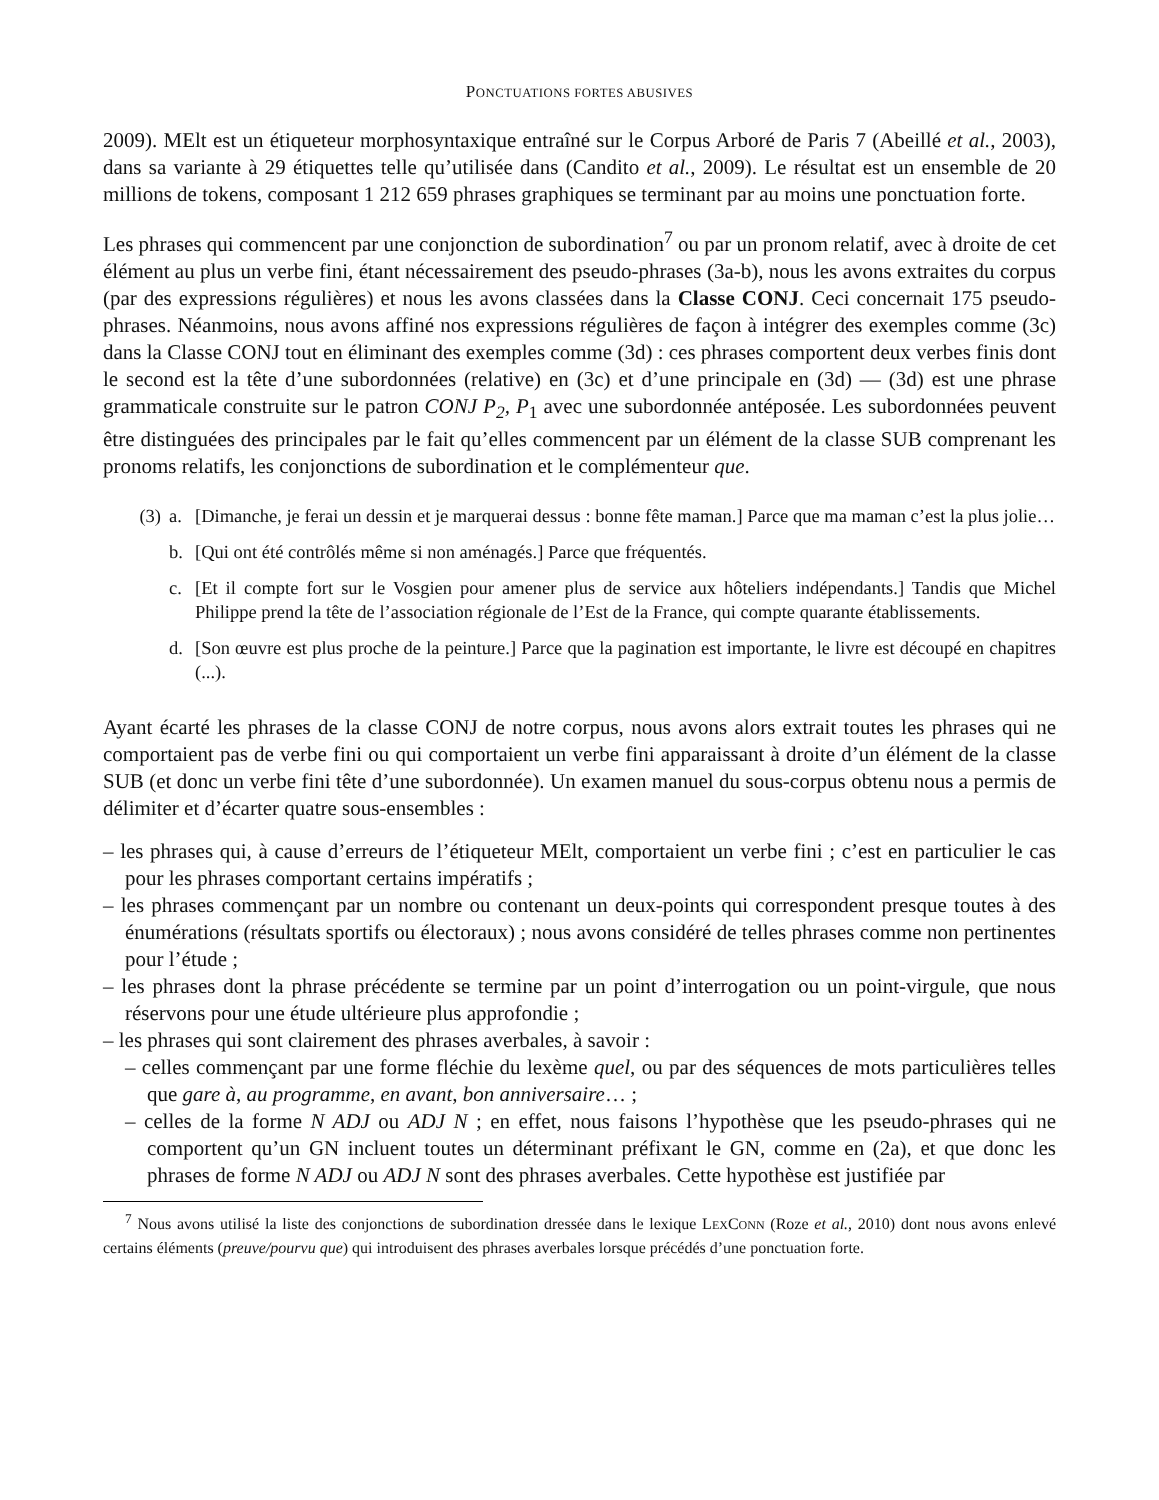PONCTUATIONS FORTES ABUSIVES
2009). MElt est un étiqueteur morphosyntaxique entraîné sur le Corpus Arboré de Paris 7 (Abeillé et al., 2003), dans sa variante à 29 étiquettes telle qu’utilisée dans (Candito et al., 2009). Le résultat est un ensemble de 20 millions de tokens, composant 1 212 659 phrases graphiques se terminant par au moins une ponctuation forte.
Les phrases qui commencent par une conjonction de subordination<sup>7</sup> ou par un pronom relatif, avec à droite de cet élément au plus un verbe fini, étant nécessairement des pseudo-phrases (3a-b), nous les avons extraites du corpus (par des expressions régulières) et nous les avons classées dans la Classe CONJ. Ceci concernait 175 pseudo-phrases. Néanmoins, nous avons affiné nos expressions régulières de façon à intégrer des exemples comme (3c) dans la Classe CONJ tout en éliminant des exemples comme (3d) : ces phrases comportent deux verbes finis dont le second est la tête d’une subordonnées (relative) en (3c) et d’une principale en (3d) — (3d) est une phrase grammaticale construite sur le patron CONJ P<sub>2</sub>, P<sub>1</sub> avec une subordonnée antéposée. Les subordonnées peuvent être distinguées des principales par le fait qu’elles commencent par un élément de la classe SUB comprenant les pronoms relatifs, les conjonctions de subordination et le complémenteur que.
(3) a. [Dimanche, je ferai un dessin et je marquerai dessus : bonne fête maman.] Parce que ma maman c’est la plus jolie…
b. [Qui ont été contrôlés même si non aménagés.] Parce que fréquentés.
c. [Et il compte fort sur le Vosgien pour amener plus de service aux hôteliers indépendants.] Tandis que Michel Philippe prend la tête de l’association régionale de l’Est de la France, qui compte quarante établissements.
d. [Son œuvre est plus proche de la peinture.] Parce que la pagination est importante, le livre est découpé en chapitres (...).
Ayant écarté les phrases de la classe CONJ de notre corpus, nous avons alors extrait toutes les phrases qui ne comportaient pas de verbe fini ou qui comportaient un verbe fini apparaissant à droite d’un élément de la classe SUB (et donc un verbe fini tête d’une subordonnée). Un examen manuel du sous-corpus obtenu nous a permis de délimiter et d’écarter quatre sous-ensembles :
– les phrases qui, à cause d’erreurs de l’étiqueteur MElt, comportaient un verbe fini ; c’est en particulier le cas pour les phrases comportant certains impératifs ;
– les phrases commençant par un nombre ou contenant un deux-points qui correspondent presque toutes à des énumérations (résultats sportifs ou électoraux) ; nous avons considéré de telles phrases comme non pertinentes pour l’étude ;
– les phrases dont la phrase précédente se termine par un point d’interrogation ou un point-virgule, que nous réservons pour une étude ultérieure plus approfondie ;
– les phrases qui sont clairement des phrases averbales, à savoir :
– celles commençant par une forme fléchie du lexème quel, ou par des séquences de mots particulières telles que gare à, au programme, en avant, bon anniversaire… ;
– celles de la forme N ADJ ou ADJ N ; en effet, nous faisons l’hypothèse que les pseudo-phrases qui ne comportent qu’un GN incluent toutes un déterminant préfixant le GN, comme en (2a), et que donc les phrases de forme N ADJ ou ADJ N sont des phrases averbales. Cette hypothèse est justifiée par
<sup>7</sup> Nous avons utilisé la liste des conjonctions de subordination dressée dans le lexique LEXCONN (Roze et al., 2010) dont nous avons enlevé certains éléments (preuve/pourvu que) qui introduisent des phrases averbales lorsque précédés d’une ponctuation forte.